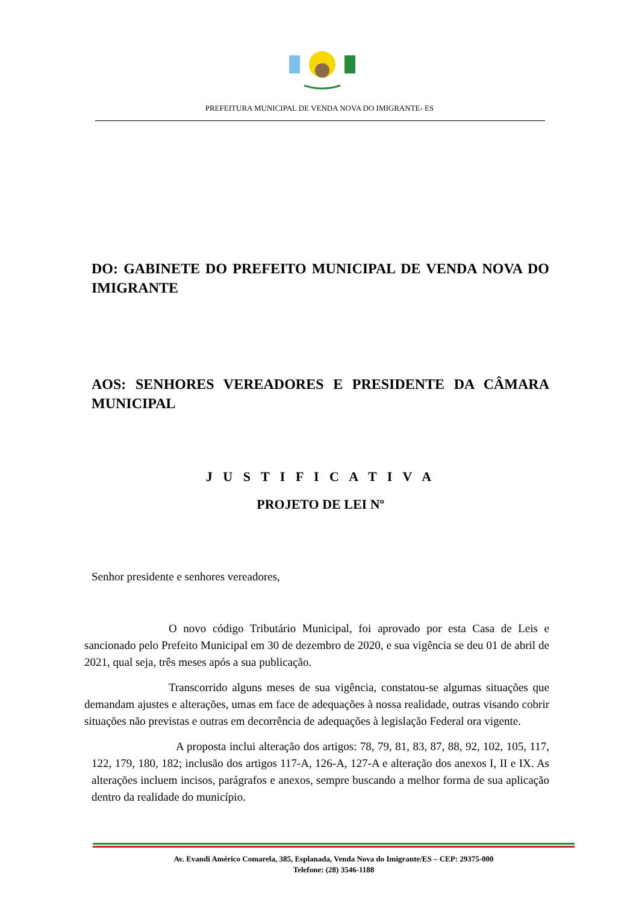PREFEITURA MUNICIPAL DE VENDA NOVA DO IMIGRANTE- ES
DO: GABINETE DO PREFEITO MUNICIPAL DE VENDA NOVA DO IMIGRANTE
AOS: SENHORES VEREADORES E PRESIDENTE DA CÂMARA MUNICIPAL
J U S T I F I C A T I V A
PROJETO DE LEI Nº
Senhor presidente e senhores vereadores,
O novo código Tributário Municipal, foi aprovado por esta Casa de Leis e sancionado pelo Prefeito Municipal em 30 de dezembro de 2020, e sua vigência se deu 01 de abril de 2021, qual seja, três meses após a sua publicação.
Transcorrido alguns meses de sua vigência, constatou-se algumas situações que demandam ajustes e alterações, umas em face de adequações à nossa realidade, outras visando cobrir situações não previstas e outras em decorrência de adequações à legislação Federal ora vigente.
A proposta inclui alteração dos artigos: 78, 79, 81, 83, 87, 88, 92, 102, 105, 117, 122, 179, 180, 182; inclusão dos artigos 117-A, 126-A, 127-A e alteração dos anexos I, II e IX. As alterações incluem incisos, parágrafos e anexos, sempre buscando a melhor forma de sua aplicação dentro da realidade do município.
Av. Evandi Américo Comarela, 385, Esplanada, Venda Nova do Imigrante/ES – CEP: 29375-000
Telefone: (28) 3546-1188